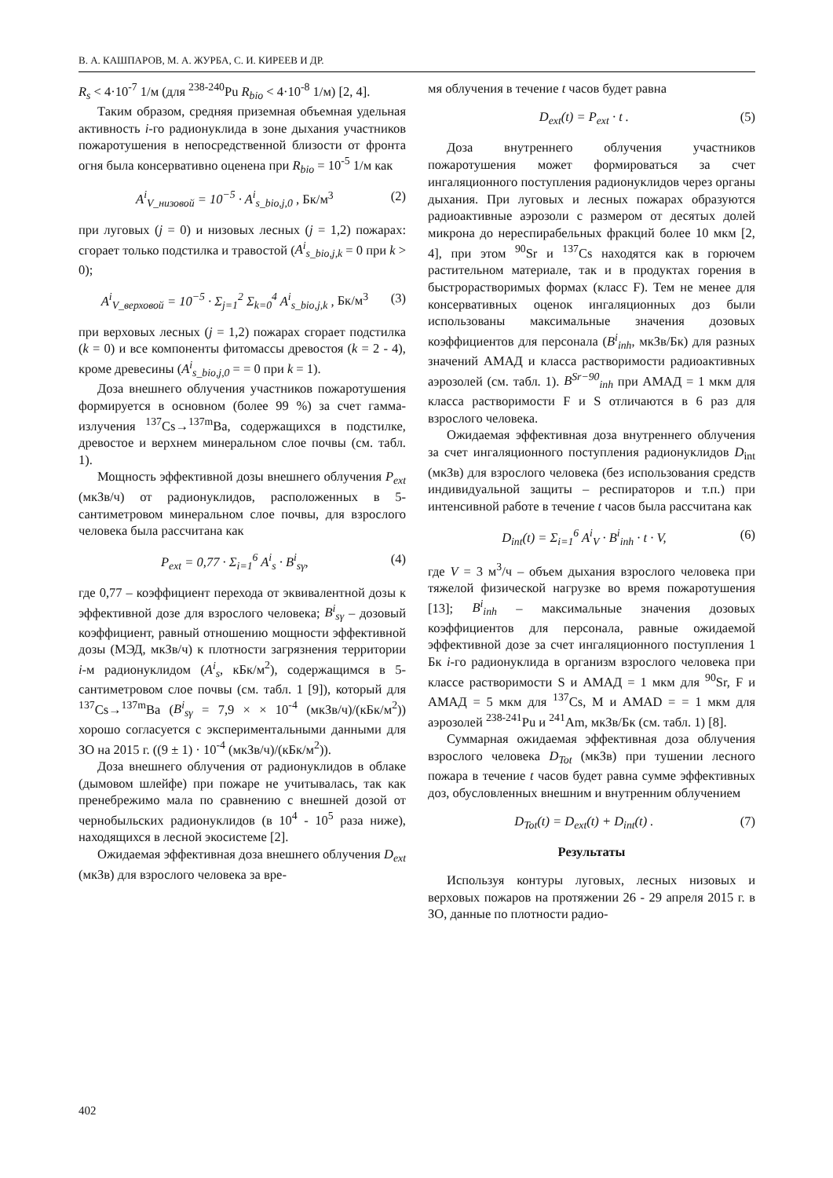В. А. КАШПАРОВ, М. А. ЖУРБА, С. И. КИРЕЕВ И ДР.
R<sub>s</sub> < 4·10<sup>-7</sup> 1/м (для <sup>238-240</sup>Pu R<sub>bio</sub> < 4·10<sup>-8</sup> 1/м) [2, 4].
Таким образом, средняя приземная объемная удельная активность i-го радионуклида в зоне дыхания участников пожаротушения в непосредственной близости от фронта огня была консервативно оценена при R<sub>bio</sub> = 10<sup>-5</sup> 1/м как
A<sup>i</sup><sub>V_низовой</sub> = 10<sup>−5</sup> · A<sup>i</sup><sub>s_bio,j,0</sub> , Бк/м<sup>3</sup> (2)
при луговых (j = 0) и низовых лесных (j = 1,2) пожарах: сгорает только подстилка и травостой (A<sup>i</sup><sub>s_bio,j,k</sub> = 0 при k > 0);
A<sup>i</sup><sub>V_верховой</sub> = 10<sup>−5</sup> · Σ<sub>j=1</sub><sup>2</sup> Σ<sub>k=0</sub><sup>4</sup> A<sup>i</sup><sub>s_bio,j,k</sub> , Бк/м<sup>3</sup> (3)
при верховых лесных (j = 1,2) пожарах сгорает подстилка (k = 0) и все компоненты фитомассы древостоя (k = 2 - 4), кроме древесины (A<sup>i</sup><sub>s_bio,j,0</sub> = = 0 при k = 1).
Доза внешнего облучения участников пожаротушения формируется в основном (более 99 %) за счет гамма-излучения <sup>137</sup>Cs→<sup>137m</sup>Ba, содержащихся в подстилке, древостое и верхнем минеральном слое почвы (см. табл. 1).
Мощность эффективной дозы внешнего облучения P<sub>ext</sub> (мкЗв/ч) от радионуклидов, расположенных в 5-сантиметровом минеральном слое почвы, для взрослого человека была рассчитана как
P<sub>ext</sub> = 0,77 · Σ<sub>i=1</sub><sup>6</sup> A<sup>i</sup><sub>s</sub> · B<sup>i</sup><sub>sγ</sub>, (4)
где 0,77 – коэффициент перехода от эквивалентной дозы к эффективной дозе для взрослого человека; B<sup>i</sup><sub>sγ</sub> – дозовый коэффициент, равный отношению мощности эффективной дозы (МЭД, мкЗв/ч) к плотности загрязнения территории i-м радионуклидом (A<sup>i</sup><sub>s</sub>, кБк/м<sup>2</sup>), содержащимся в 5-сантиметровом слое почвы (см. табл. 1 [9]), который для <sup>137</sup>Cs→<sup>137m</sup>Ba (B<sup>i</sup><sub>sγ</sub> = 7,9 × × 10<sup>-4</sup> (мкЗв/ч)/(кБк/м<sup>2</sup>)) хорошо согласуется с экспериментальными данными для ЗО на 2015 г. ((9 ± 1) · 10<sup>-4</sup> (мкЗв/ч)/(кБк/м<sup>2</sup>)).
Доза внешнего облучения от радионуклидов в облаке (дымовом шлейфе) при пожаре не учитывалась, так как пренебрежимо мала по сравнению с внешней дозой от чернобыльских радионуклидов (в 10<sup>4</sup> - 10<sup>5</sup> раза ниже), находящихся в лесной экосистеме [2].
Ожидаемая эффективная доза внешнего облучения D<sub>ext</sub> (мкЗв) для взрослого человека за вре-
мя облучения в течение t часов будет равна
D<sub>ext</sub>(t) = P<sub>ext</sub> · t . (5)
Доза внутреннего облучения участников пожаротушения может формироваться за счет ингаляционного поступления радионуклидов через органы дыхания. При луговых и лесных пожарах образуются радиоактивные аэрозоли с размером от десятых долей микрона до нереспирабельных фракций более 10 мкм [2, 4], при этом <sup>90</sup>Sr и <sup>137</sup>Cs находятся как в горючем растительном материале, так и в продуктах горения в быстрорастворимых формах (класс F). Тем не менее для консервативных оценок ингаляционных доз были использованы максимальные значения дозовых коэффициентов для персонала (B<sup>i</sup><sub>inh</sub>, мкЗв/Бк) для разных значений АМАД и класса растворимости радиоактивных аэрозолей (см. табл. 1). B<sup>Sr−90</sup><sub>inh</sub> при АМАД = 1 мкм для класса растворимости F и S отличаются в 6 раз для взрослого человека.
Ожидаемая эффективная доза внутреннего облучения за счет ингаляционного поступления радионуклидов D<sub>int</sub> (мкЗв) для взрослого человека (без использования средств индивидуальной защиты – респираторов и т.п.) при интенсивной работе в течение t часов была рассчитана как
D<sub>int</sub>(t) = Σ<sub>i=1</sub><sup>6</sup> A<sup>i</sup><sub>V</sub> · B<sup>i</sup><sub>inh</sub> · t · V, (6)
где V = 3 м<sup>3</sup>/ч – объем дыхания взрослого человека при тяжелой физической нагрузке во время пожаротушения [13]; B<sup>i</sup><sub>inh</sub> – максимальные значения дозовых коэффициентов для персонала, равные ожидаемой эффективной дозе за счет ингаляционного поступления 1 Бк i-го радионуклида в организм взрослого человека при классе растворимости S и АМАД = 1 мкм для <sup>90</sup>Sr, F и АМАД = 5 мкм для <sup>137</sup>Cs, M и AMAD = = 1 мкм для аэрозолей <sup>238-241</sup>Pu и <sup>241</sup>Am, мкЗв/Бк (см. табл. 1) [8].
Суммарная ожидаемая эффективная доза облучения взрослого человека D<sub>Tot</sub> (мкЗв) при тушении лесного пожара в течение t часов будет равна сумме эффективных доз, обусловленных внешним и внутренним облучением
D<sub>Tot</sub>(t) = D<sub>ext</sub>(t) + D<sub>int</sub>(t) . (7)
Результаты
Используя контуры луговых, лесных низовых и верховых пожаров на протяжении 26 - 29 апреля 2015 г. в ЗО, данные по плотности радио-
402